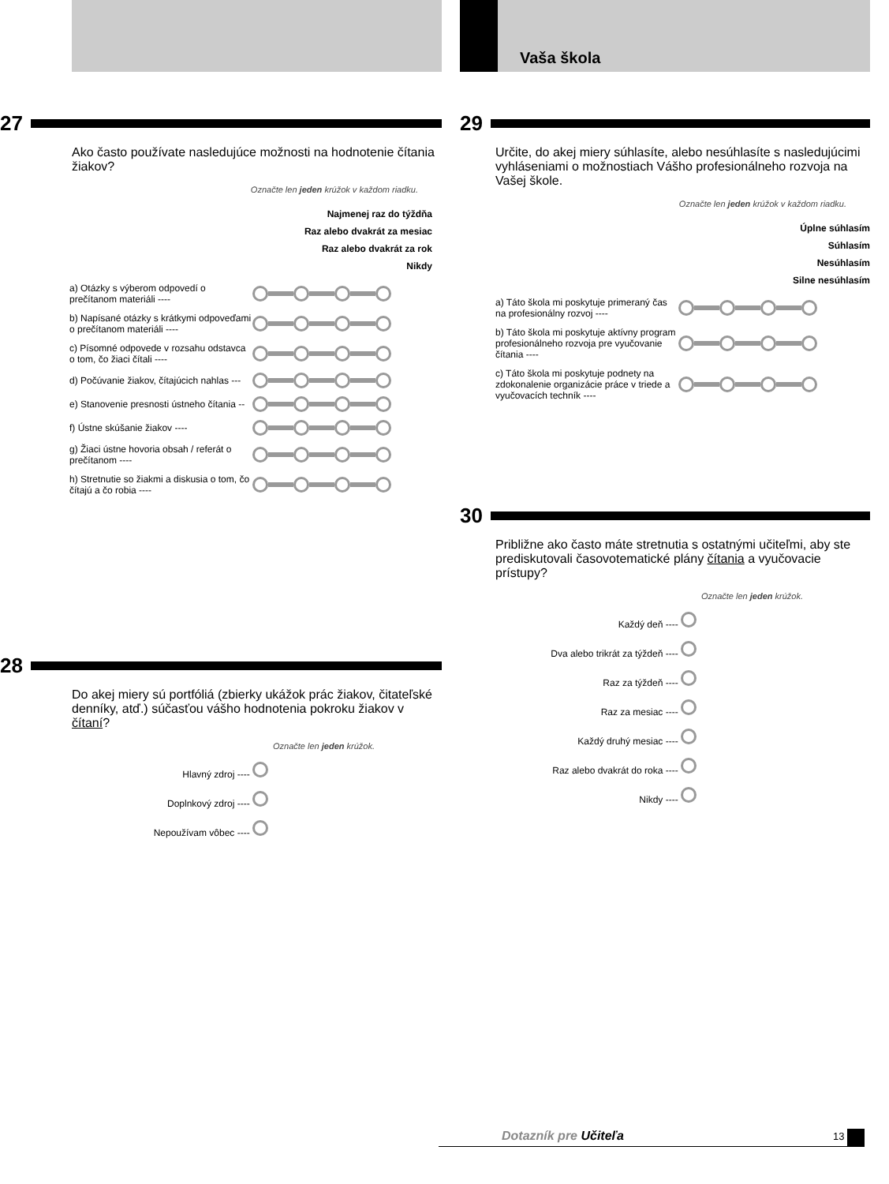27
Ako často používate nasledujúce možnosti na hodnotenie čítania žiakov?
Označte len jeden krúžok v každom riadku.
Najmenej raz do týždňa
Raz alebo dvakrát za mesiac
Raz alebo dvakrát za rok
Nikdy
a) Otázky s výberom odpovedí o prečítanom materiáli ----
b) Napísané otázky s krátkymi odpoveďami o prečítanom materiáli ----
c) Písomné odpovede v rozsahu odstavca o tom, čo žiaci čítali ----
d) Počúvanie žiakov, čítajúcich nahlas ---
e) Stanovenie presnosti ústneho čítania --
f) Ústne skúšanie žiakov ----
g) Žiaci ústne hovoria obsah / referát o prečítanom ----
h) Stretnutie so žiakmi a diskusia o tom, čo čítajú a čo robia ----
28
Do akej miery sú portfóliá (zbierky ukážok prác žiakov, čitateľské denníky, atď.) súčasťou vášho hodnotenia pokroku žiakov v čítaní?
Označte len jeden krúžok.
Hlavný zdroj ----
Doplnkový zdroj ----
Nepoužívam vôbec ----
Vaša škola
29
Určite, do akej miery súhlasíte, alebo nesúhlasíte s nasledujúcimi vyhláseniami o možnostiach Vášho profesionálneho rozvoja na Vašej škole.
Označte len jeden krúžok v každom riadku.
Úplne súhlasím
Súhlasím
Nesúhlasím
Silne nesúhlasím
a) Táto škola mi poskytuje primeraný čas na profesionálny rozvoj ----
b) Táto škola mi poskytuje aktívny program profesionálneho rozvoja pre vyučovanie čítania ----
c) Táto škola mi poskytuje podnety na zdokonalenie organizácie práce v triede a vyučovacích techník ----
30
Približne ako často máte stretnutia s ostatnými učiteľmi, aby ste prediskutovali časovotematické plány čítania a vyučovacie prístupy?
Označte len jeden krúžok.
Každý deň ----
Dva alebo trikrát za týždeň ----
Raz za týždeň ----
Raz za mesiac ----
Každý druhý mesiac ----
Raz alebo dvakrát do roka ----
Nikdy ----
Dotazník pre Učiteľa 13